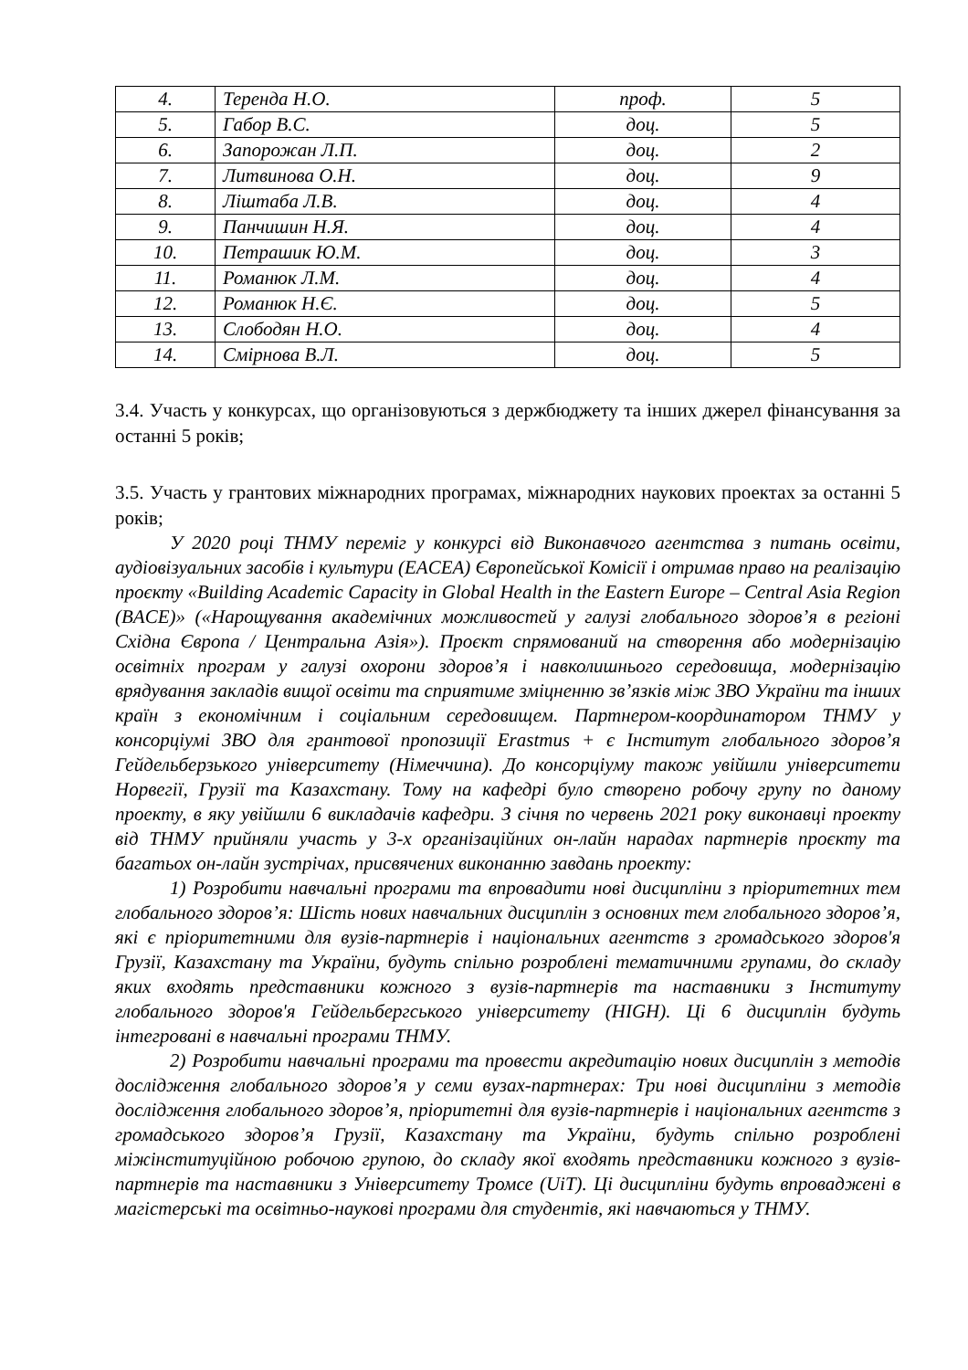| 4. | Теренда Н.О. | проф. | 5 |
| 5. | Габор В.С. | доц. | 5 |
| 6. | Запорожан Л.П. | доц. | 2 |
| 7. | Литвинова О.Н. | доц. | 9 |
| 8. | Ліштаба Л.В. | доц. | 4 |
| 9. | Панчишин Н.Я. | доц. | 4 |
| 10. | Петрашик Ю.М. | доц. | 3 |
| 11. | Романюк Л.М. | доц. | 4 |
| 12. | Романюк Н.Є. | доц. | 5 |
| 13. | Слободян Н.О. | доц. | 4 |
| 14. | Смірнова В.Л. | доц. | 5 |
3.4. Участь у конкурсах, що організовуються з держбюджету та інших джерел фінансування за останні 5 років;
3.5. Участь у грантових міжнародних програмах, міжнародних наукових проектах за останні 5 років;
У 2020 році ТНМУ переміг у конкурсі від Виконавчого агентства з питань освіти, аудіовізуальних засобів і культури (EACEA) Європейської Комісії і отримав право на реалізацію проєкту «Building Academic Capacity in Global Health in the Eastern Europe – Central Asia Region (BACE)» («Нарощування академічних можливостей у галузі глобального здоров’я в регіоні Східна Європа / Центральна Азія»). Проєкт спрямований на створення або модернізацію освітніх програм у галузі охорони здоров’я і навколишнього середовища, модернізацію врядування закладів вищої освіти та сприятиме зміцненню зв’язків між ЗВО України та інших країн з економічним і соціальним середовищем. Партнером-координатором ТНМУ у консорціумі ЗВО для грантової пропозиції Erastmus + є Інститут глобального здоров’я Гейдельберзького університету (Німеччина). До консорціуму також увійшли університети Норвегії, Грузії та Казахстану. Тому на кафедрі було створено робочу групу по даному проекту, в яку увійшли 6 викладачів кафедри. З січня по червень 2021 року виконавці проекту від ТНМУ прийняли участь у 3-х організаційних он-лайн нарадах партнерів проєкту та багатьох он-лайн зустрічах, присвячених виконанню завдань проекту:
1) Розробити навчальні програми та впровадити нові дисципліни з пріоритетних тем глобального здоров’я: Шість нових навчальних дисциплін з основних тем глобального здоров’я, які є пріоритетними для вузів-партнерів і національних агентств з громадського здоров'я Грузії, Казахстану та України, будуть спільно розроблені тематичними групами, до складу яких входять представники кожного з вузів-партнерів та наставники з Інституту глобального здоров'я Гейдельбергського університету (HIGH). Ці 6 дисциплін будуть інтегровані в навчальні програми ТНМУ.
2) Розробити навчальні програми та провести акредитацію нових дисциплін з методів дослідження глобального здоров’я у семи вузах-партнерах: Три нові дисципліни з методів дослідження глобального здоров’я, пріоритетні для вузів-партнерів і національних агентств з громадського здоров’я Грузії, Казахстану та України, будуть спільно розроблені міжінституційною робочою групою, до складу якої входять представники кожного з вузів-партнерів та наставники з Університету Тромсе (UiT). Ці дисципліни будуть впроваджені в магістерські та освітньо-наукові програми для студентів, які навчаються у ТНМУ.